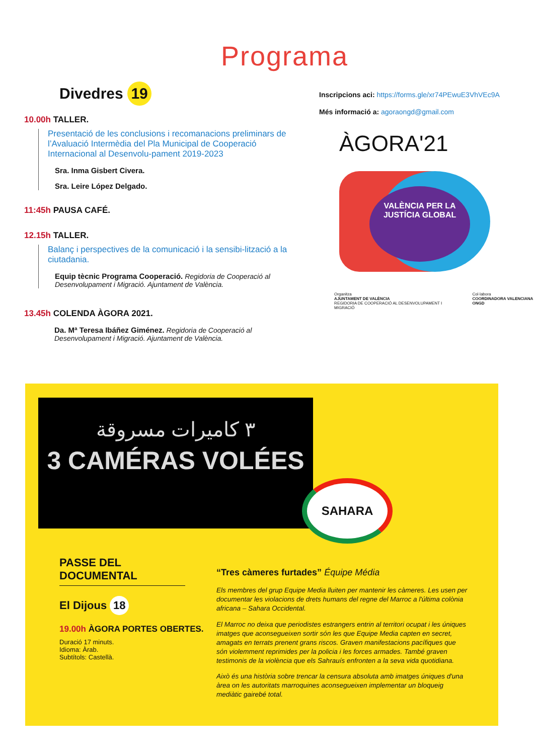Programa
Divedres 19
10.00h TALLER.
Presentació de les conclusions i recomanacions preliminars de l’Avaluació Intermèdia del Pla Municipal de Cooperació Internacional al Desenvolu-pament 2019-2023
Sra. Inma Gisbert Civera.
Sra. Leire López Delgado.
11:45h PAUSA CAFÉ.
12.15h TALLER.
Balanç i perspectives de la comunicació i la sensibi-lització a la ciutadania.
Equip tècnic Programa Cooperació. Regidoria de Cooperació al Desenvolupament i Migració. Ajuntament de València.
13.45h COLENDA ÀGORA 2021.
Da. Mª Teresa Ibáñez Giménez. Regidoria de Cooperació al Desenvolupament i Migració. Ajuntament de València.
Inscripcions aci: https://forms.gle/xr74PEwuE3VhVEc9A
Més informació a: agoraongd@gmail.com
ÀGORA'21
VALÈNCIA PER LA JUSTÍCIA GLOBAL
Organitza
AJUNTAMENT DE VALÈNCIA
REGIDORIA DE COOPERACIÓ AL DESENVOLUPAMENT I MIGRACIÓ
Col·labora
COORDINADORA VALENCIANA ONGD
٣ كاميرات مسروقة
3 CAMÉRAS VOLÉES
SAHARA
PASSE DEL DOCUMENTAL
El Dijous 18
19.00h ÀGORA PORTES OBERTES.
Duració 17 minuts.
Idioma: Àrab.
Subtítols: Castellà.
“Tres càmeres furtades” Équipe Média
Els membres del grup Equipe Media lluiten per mantenir les càmeres. Les usen per documentar les violacions de drets humans del regne del Marroc a l'última colònia africana – Sahara Occidental.
El Marroc no deixa que periodistes estrangers entrin al territori ocupat i les úniques imatges que aconsegueixen sortir són les que Equipe Media capten en secret, amagats en terrats prenent grans riscos. Graven manifestacions pacífiques que són violemment reprimides per la policia i les forces armades. També graven testimonis de la violència que els Sahrauís enfronten a la seva vida quotidiana.
Això és una història sobre trencar la censura absoluta amb imatges úniques d'una àrea on les autoritats marroquines aconsegueixen implementar un bloqueig mediàtic gairebé total.